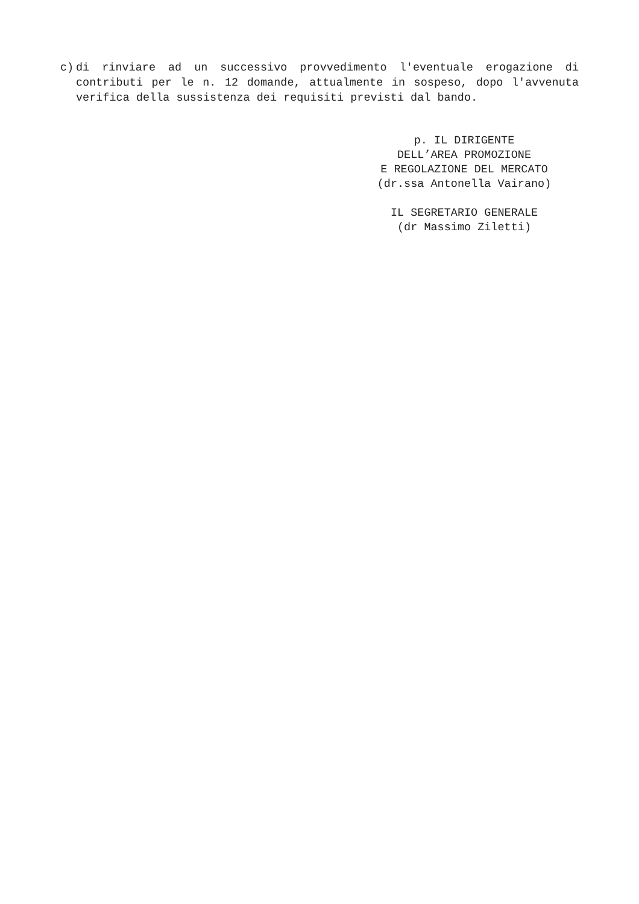c) di rinviare ad un successivo provvedimento l'eventuale erogazione di contributi per le n. 12 domande, attualmente in sospeso, dopo l'avvenuta verifica della sussistenza dei requisiti previsti dal bando.
p. IL DIRIGENTE
DELL’AREA PROMOZIONE
E REGOLAZIONE DEL MERCATO
(dr.ssa Antonella Vairano)
IL SEGRETARIO GENERALE
(dr Massimo Ziletti)